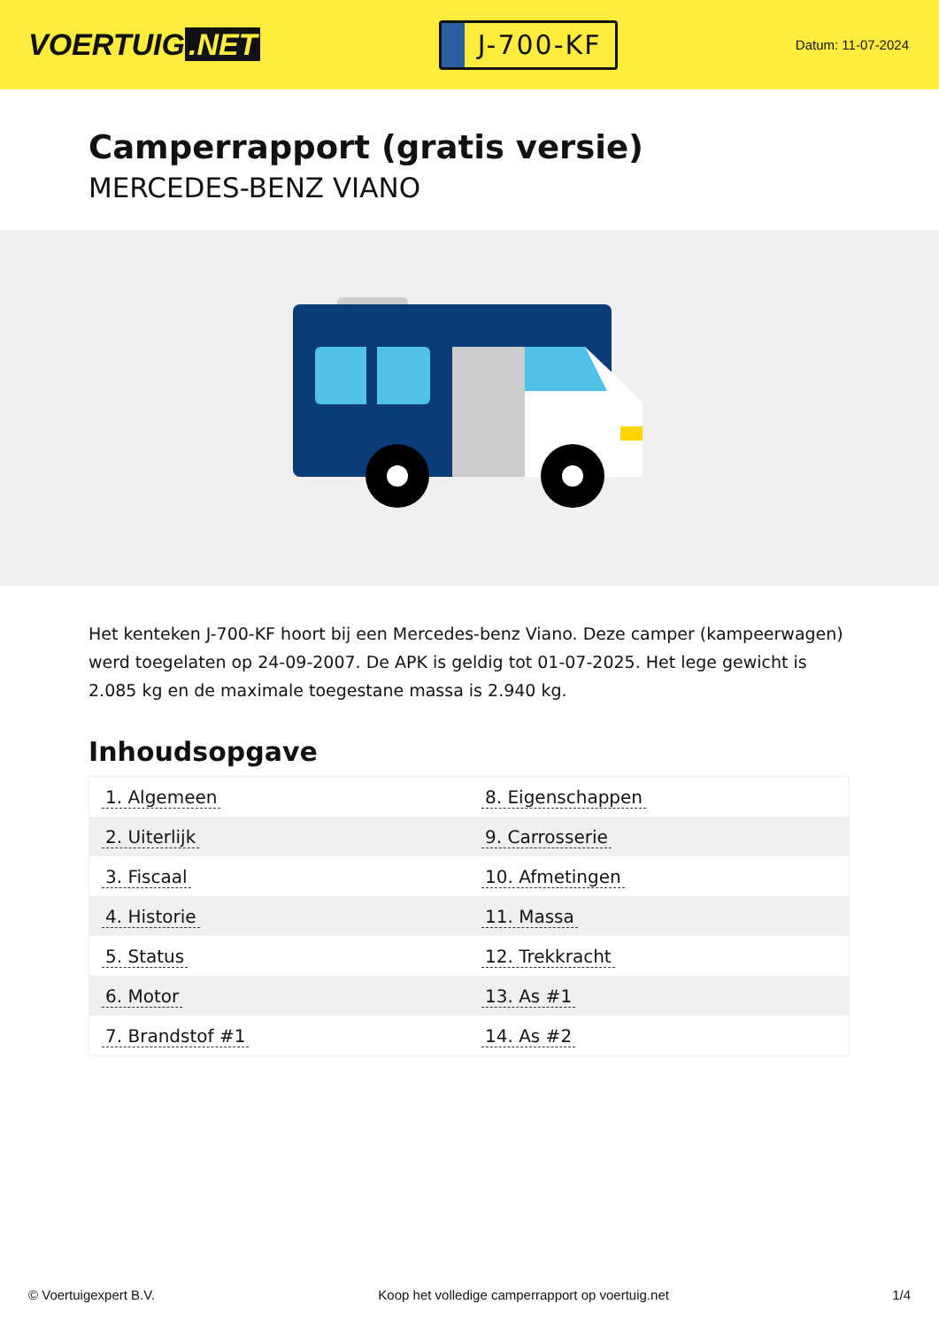VOERTUIG.NET
J-700-KF
Datum: 11-07-2024
Camperrapport (gratis versie)
MERCEDES-BENZ VIANO
Het kenteken J-700-KF hoort bij een Mercedes-benz Viano. Deze camper (kampeerwagen) werd toegelaten op 24-09-2007. De APK is geldig tot 01-07-2025. Het lege gewicht is 2.085 kg en de maximale toegestane massa is 2.940 kg.
Inhoudsopgave
| 1. Algemeen | 8. Eigenschappen |
| 2. Uiterlijk | 9. Carrosserie |
| 3. Fiscaal | 10. Afmetingen |
| 4. Historie | 11. Massa |
| 5. Status | 12. Trekkracht |
| 6. Motor | 13. As #1 |
| 7. Brandstof #1 | 14. As #2 |
© Voertuigexpert B.V. Koop het volledige camperrapport op voertuig.net 1/4